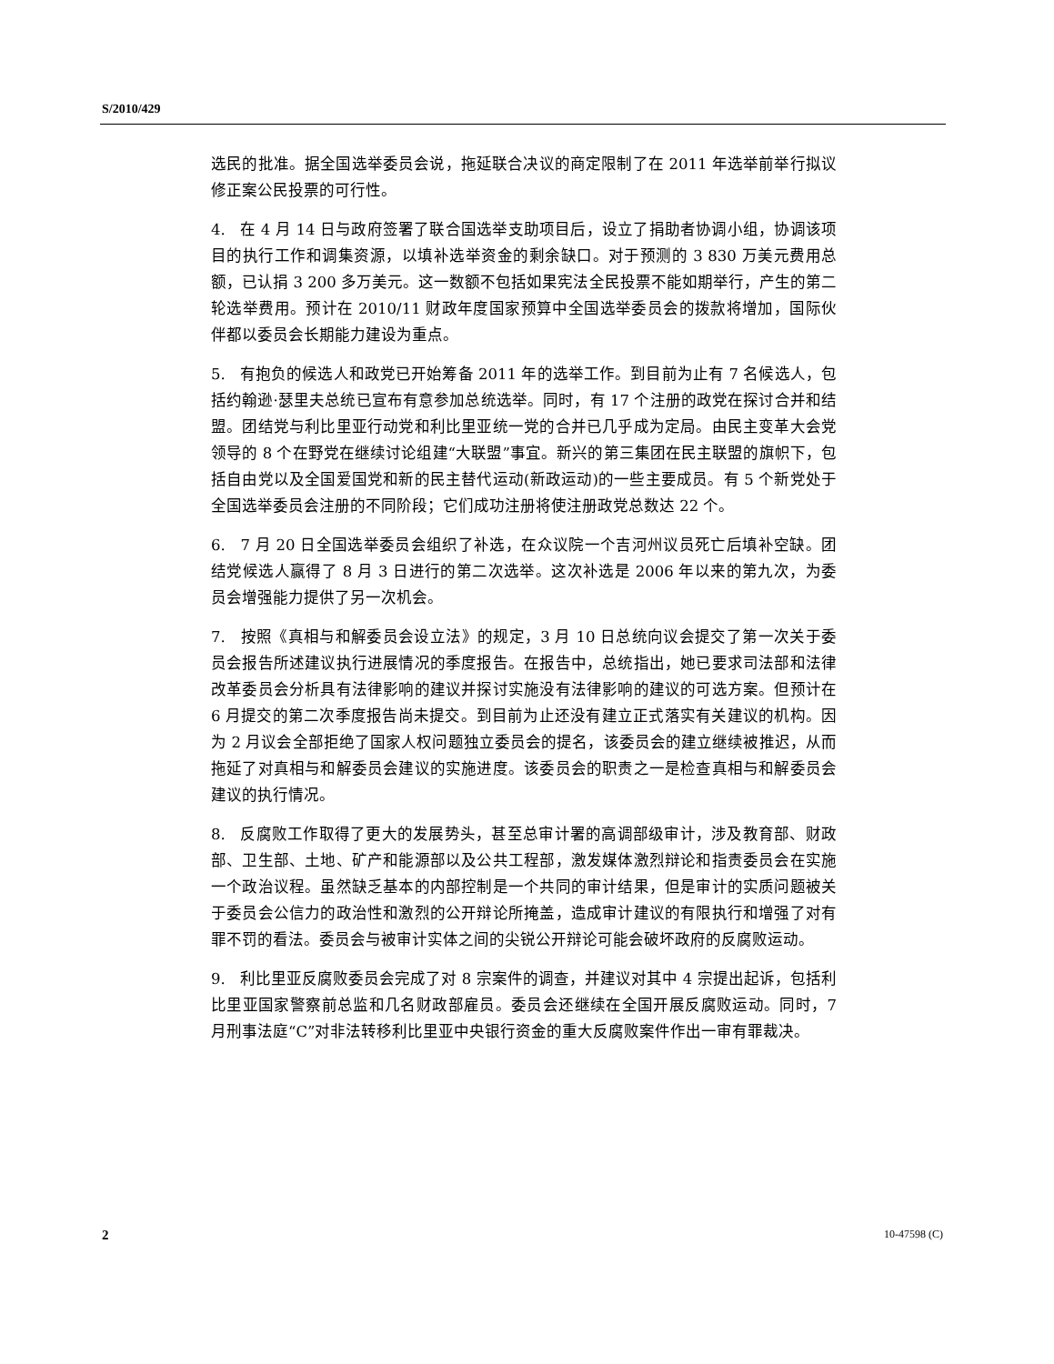S/2010/429
选民的批准。据全国选举委员会说，拖延联合决议的商定限制了在 2011 年选举前举行拟议修正案公民投票的可行性。
4. 在 4 月 14 日与政府签署了联合国选举支助项目后，设立了捐助者协调小组，协调该项目的执行工作和调集资源，以填补选举资金的剩余缺口。对于预测的 3 830 万美元费用总额，已认捐 3 200 多万美元。这一数额不包括如果宪法全民投票不能如期举行，产生的第二轮选举费用。预计在 2010/11 财政年度国家预算中全国选举委员会的拨款将增加，国际伙伴都以委员会长期能力建设为重点。
5. 有抱负的候选人和政党已开始筹备 2011 年的选举工作。到目前为止有 7 名候选人，包括约翰逊·瑟里夫总统已宣布有意参加总统选举。同时，有 17 个注册的政党在探讨合并和结盟。团结党与利比里亚行动党和利比里亚统一党的合并已几乎成为定局。由民主变革大会党领导的 8 个在野党在继续讨论组建“大联盟”事宜。新兴的第三集团在民主联盟的旗帜下，包括自由党以及全国爱国党和新的民主替代运动(新政运动)的一些主要成员。有 5 个新党处于全国选举委员会注册的不同阶段；它们成功注册将使注册政党总数达 22 个。
6. 7 月 20 日全国选举委员会组织了补选，在众议院一个吉河州议员死亡后填补空缺。团结党候选人赢得了 8 月 3 日进行的第二次选举。这次补选是 2006 年以来的第九次，为委员会增强能力提供了另一次机会。
7. 按照《真相与和解委员会设立法》的规定，3 月 10 日总统向议会提交了第一次关于委员会报告所述建议执行进展情况的季度报告。在报告中，总统指出，她已要求司法部和法律改革委员会分析具有法律影响的建议并探讨实施没有法律影响的建议的可选方案。但预计在 6 月提交的第二次季度报告尚未提交。到目前为止还没有建立正式落实有关建议的机构。因为 2 月议会全部拒绝了国家人权问题独立委员会的提名，该委员会的建立继续被推迟，从而拖延了对真相与和解委员会建议的实施进度。该委员会的职责之一是检查真相与和解委员会建议的执行情况。
8. 反腐败工作取得了更大的发展势头，甚至总审计署的高调部级审计，涉及教育部、财政部、卫生部、土地、矿产和能源部以及公共工程部，激发媒体激烈辩论和指责委员会在实施一个政治议程。虽然缺乏基本的内部控制是一个共同的审计结果，但是审计的实质问题被关于委员会公信力的政治性和激烈的公开辩论所掩盖，造成审计建议的有限执行和增强了对有罪不罚的看法。委员会与被审计实体之间的尖锐公开辩论可能会破坏政府的反腐败运动。
9. 利比里亚反腐败委员会完成了对 8 宗案件的调查，并建议对其中 4 宗提出起诉，包括利比里亚国家警察前总监和几名财政部雇员。委员会还继续在全国开展反腐败运动。同时，7 月刑事法庭“C”对非法转移利比里亚中央银行资金的重大反腐败案件作出一审有罪裁决。
2 10-47598 (C)